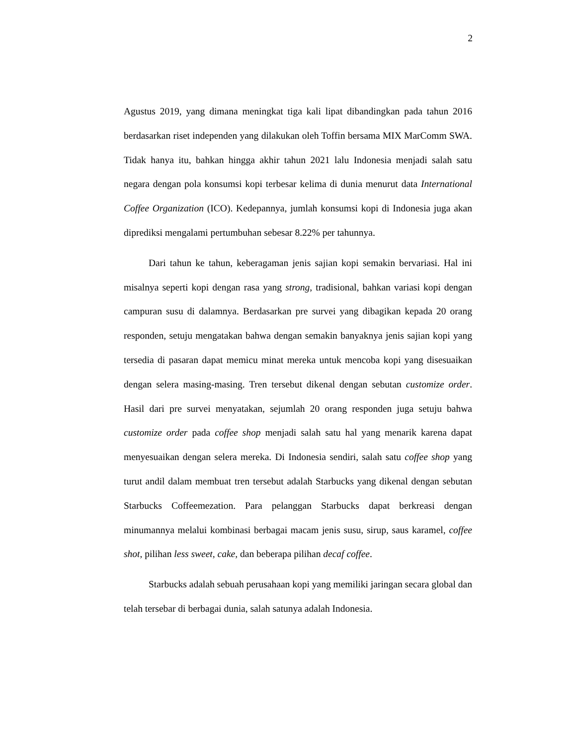2
Agustus 2019, yang dimana meningkat tiga kali lipat dibandingkan pada tahun 2016 berdasarkan riset independen yang dilakukan oleh Toffin bersama MIX MarComm SWA. Tidak hanya itu, bahkan hingga akhir tahun 2021 lalu Indonesia menjadi salah satu negara dengan pola konsumsi kopi terbesar kelima di dunia menurut data International Coffee Organization (ICO). Kedepannya, jumlah konsumsi kopi di Indonesia juga akan diprediksi mengalami pertumbuhan sebesar 8.22% per tahunnya.
Dari tahun ke tahun, keberagaman jenis sajian kopi semakin bervariasi. Hal ini misalnya seperti kopi dengan rasa yang strong, tradisional, bahkan variasi kopi dengan campuran susu di dalamnya. Berdasarkan pre survei yang dibagikan kepada 20 orang responden, setuju mengatakan bahwa dengan semakin banyaknya jenis sajian kopi yang tersedia di pasaran dapat memicu minat mereka untuk mencoba kopi yang disesuaikan dengan selera masing-masing. Tren tersebut dikenal dengan sebutan customize order. Hasil dari pre survei menyatakan, sejumlah 20 orang responden juga setuju bahwa customize order pada coffee shop menjadi salah satu hal yang menarik karena dapat menyesuaikan dengan selera mereka. Di Indonesia sendiri, salah satu coffee shop yang turut andil dalam membuat tren tersebut adalah Starbucks yang dikenal dengan sebutan Starbucks Coffeemezation. Para pelanggan Starbucks dapat berkreasi dengan minumannya melalui kombinasi berbagai macam jenis susu, sirup, saus karamel, coffee shot, pilihan less sweet, cake, dan beberapa pilihan decaf coffee.
Starbucks adalah sebuah perusahaan kopi yang memiliki jaringan secara global dan telah tersebar di berbagai dunia, salah satunya adalah Indonesia.